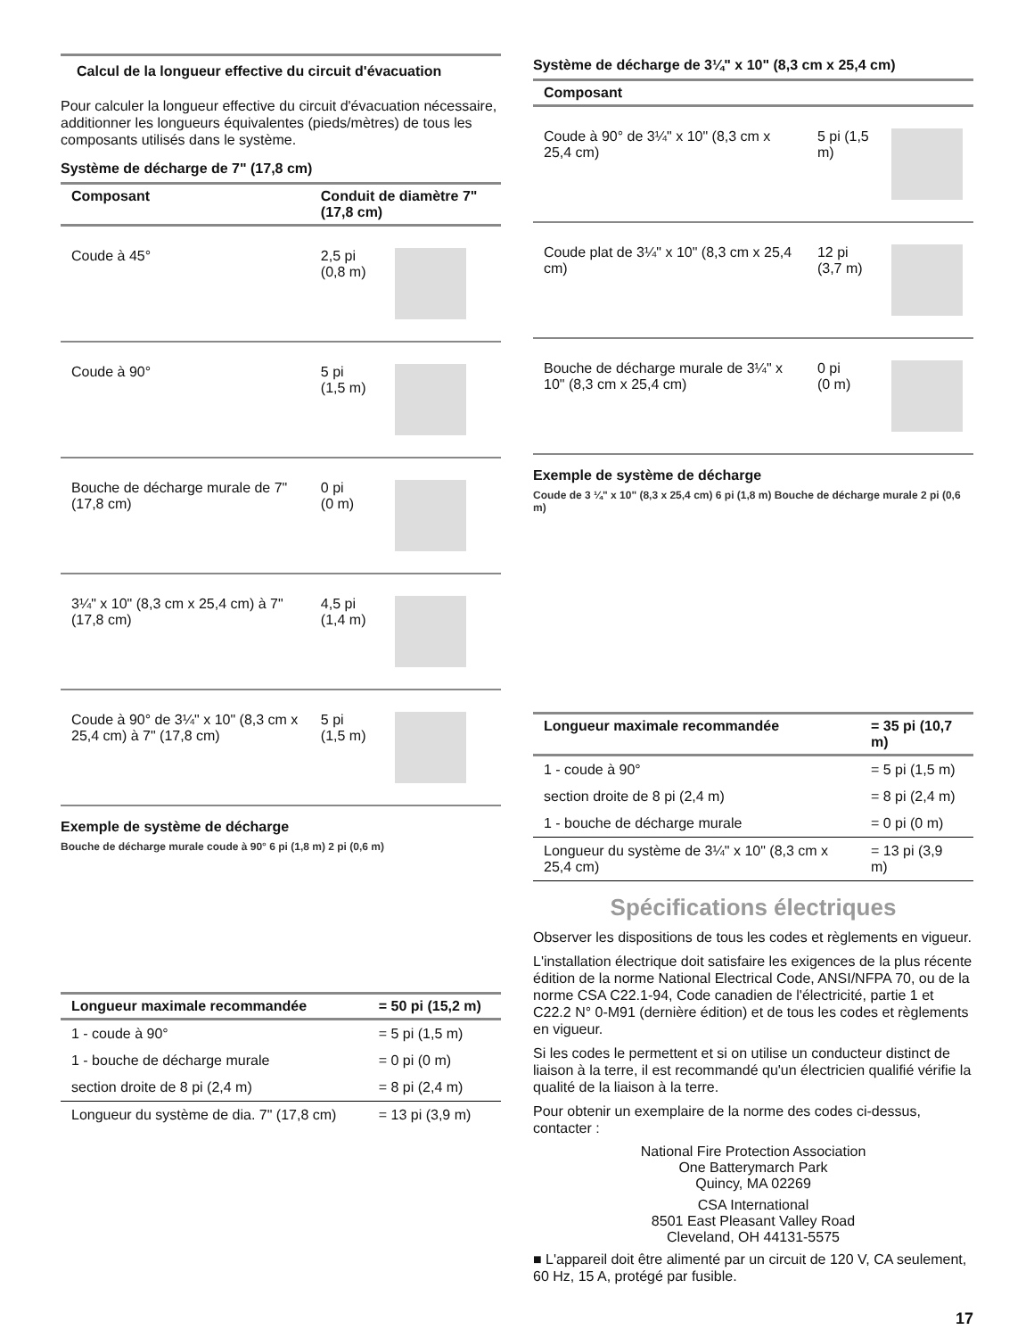Calcul de la longueur effective du circuit d'évacuation
Pour calculer la longueur effective du circuit d'évacuation nécessaire, additionner les longueurs équivalentes (pieds/mètres) de tous les composants utilisés dans le système.
Système de décharge de 7" (17,8 cm)
| Composant | Conduit de diamètre 7" (17,8 cm) | |
| --- | --- | --- |
| Coude à 45° | 2,5 pi (0,8 m) | |
| Coude à 90° | 5 pi (1,5 m) | |
| Bouche de décharge murale de 7" (17,8 cm) | 0 pi (0 m) | |
| 3¼" x 10" (8,3 cm x 25,4 cm) à 7" (17,8 cm) | 4,5 pi (1,4 m) | |
| Coude à 90° de 3¼" x 10" (8,3 cm x 25,4 cm) à 7" (17,8 cm) | 5 pi (1,5 m) | |
Exemple de système de décharge
Bouche de décharge murale coude à 90° 6 pi (1,8 m) 2 pi (0,6 m)
| Longueur maximale recommandée | = 50 pi (15,2 m) |
| --- | --- |
| 1 - coude à 90° | = 5 pi (1,5 m) |
| 1 - bouche de décharge murale | = 0 pi (0 m) |
| section droite de 8 pi (2,4 m) | = 8 pi (2,4 m) |
| Longueur du système de dia. 7" (17,8 cm) | = 13 pi (3,9 m) |
Système de décharge de 3¼" x 10" (8,3 cm x 25,4 cm)
| Composant | | |
| --- | --- | --- |
| Coude à 90° de 3¼" x 10" (8,3 cm x 25,4 cm) | 5 pi (1,5 m) | |
| Coude plat de 3¼" x 10" (8,3 cm x 25,4 cm) | 12 pi (3,7 m) | |
| Bouche de décharge murale de 3¼" x 10" (8,3 cm x 25,4 cm) | 0 pi (0 m) | |
Exemple de système de décharge
Coude de 3 ¼" x 10" (8,3 x 25,4 cm) 6 pi (1,8 m) Bouche de décharge murale 2 pi (0,6 m)
| Longueur maximale recommandée | = 35 pi (10,7 m) |
| --- | --- |
| 1 - coude à 90° | = 5 pi (1,5 m) |
| section droite de 8 pi (2,4 m) | = 8 pi (2,4 m) |
| 1 - bouche de décharge murale | = 0 pi (0 m) |
| Longueur du système de 3¼" x 10" (8,3 cm x 25,4 cm) | = 13 pi (3,9 m) |
Spécifications électriques
Observer les dispositions de tous les codes et règlements en vigueur.
L'installation électrique doit satisfaire les exigences de la plus récente édition de la norme National Electrical Code, ANSI/NFPA 70, ou de la norme CSA C22.1-94, Code canadien de l'électricité, partie 1 et C22.2 N° 0-M91 (dernière édition) et de tous les codes et règlements en vigueur.
Si les codes le permettent et si on utilise un conducteur distinct de liaison à la terre, il est recommandé qu'un électricien qualifié vérifie la qualité de la liaison à la terre.
Pour obtenir un exemplaire de la norme des codes ci-dessus, contacter :
National Fire Protection Association
One Batterymarch Park
Quincy, MA 02269
CSA International
8501 East Pleasant Valley Road
Cleveland, OH 44131-5575
■ L'appareil doit être alimenté par un circuit de 120 V, CA seulement, 60 Hz, 15 A, protégé par fusible.
17